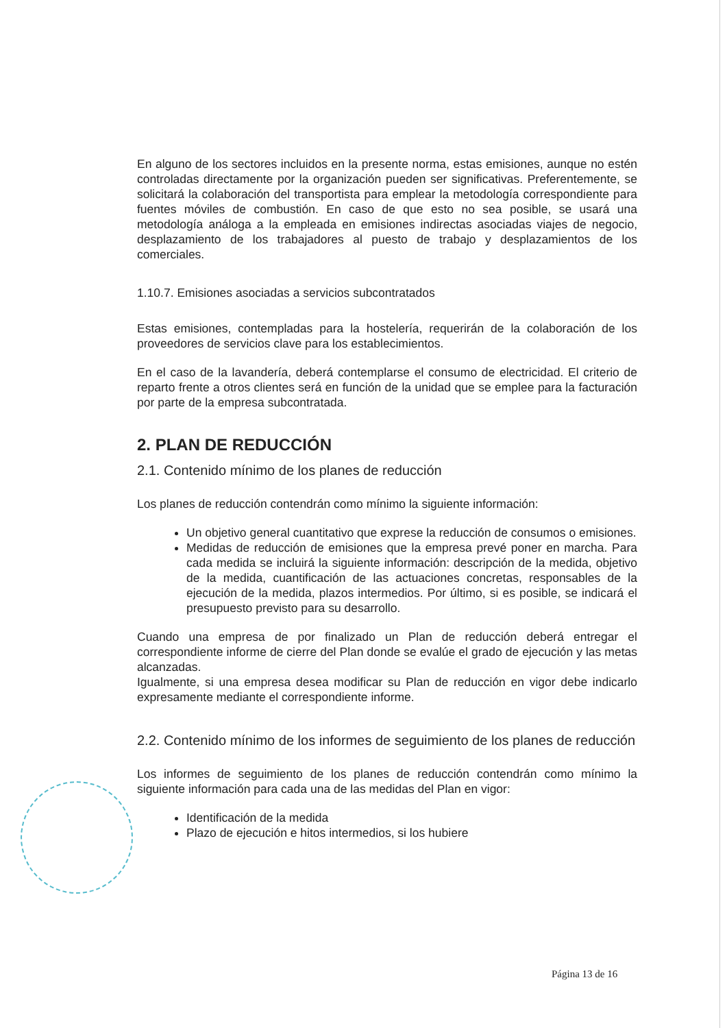En alguno de los sectores incluidos en la presente norma, estas emisiones, aunque no estén controladas directamente por la organización pueden ser significativas. Preferentemente, se solicitará la colaboración del transportista para emplear la metodología correspondiente para fuentes móviles de combustión. En caso de que esto no sea posible, se usará una metodología análoga a la empleada en emisiones indirectas asociadas viajes de negocio, desplazamiento de los trabajadores al puesto de trabajo y desplazamientos de los comerciales.
1.10.7. Emisiones asociadas a servicios subcontratados
Estas emisiones, contempladas para la hostelería, requerirán de la colaboración de los proveedores de servicios clave para los establecimientos.
En el caso de la lavandería, deberá contemplarse el consumo de electricidad. El criterio de reparto frente a otros clientes será en función de la unidad que se emplee para la facturación por parte de la empresa subcontratada.
2. PLAN DE REDUCCIÓN
2.1. Contenido mínimo de los planes de reducción
Los planes de reducción contendrán como mínimo la siguiente información:
Un objetivo general cuantitativo que exprese la reducción de consumos o emisiones.
Medidas de reducción de emisiones que la empresa prevé poner en marcha. Para cada medida se incluirá la siguiente información: descripción de la medida, objetivo de la medida, cuantificación de las actuaciones concretas, responsables de la ejecución de la medida, plazos intermedios. Por último, si es posible, se indicará el presupuesto previsto para su desarrollo.
Cuando una empresa de por finalizado un Plan de reducción deberá entregar el correspondiente informe de cierre del Plan donde se evalúe el grado de ejecución y las metas alcanzadas.
Igualmente, si una empresa desea modificar su Plan de reducción en vigor debe indicarlo expresamente mediante el correspondiente informe.
2.2. Contenido mínimo de los informes de seguimiento de los planes de reducción
Los informes de seguimiento de los planes de reducción contendrán como mínimo la siguiente información para cada una de las medidas del Plan en vigor:
Identificación de la medida
Plazo de ejecución e hitos intermedios, si los hubiere
Página 13 de 16